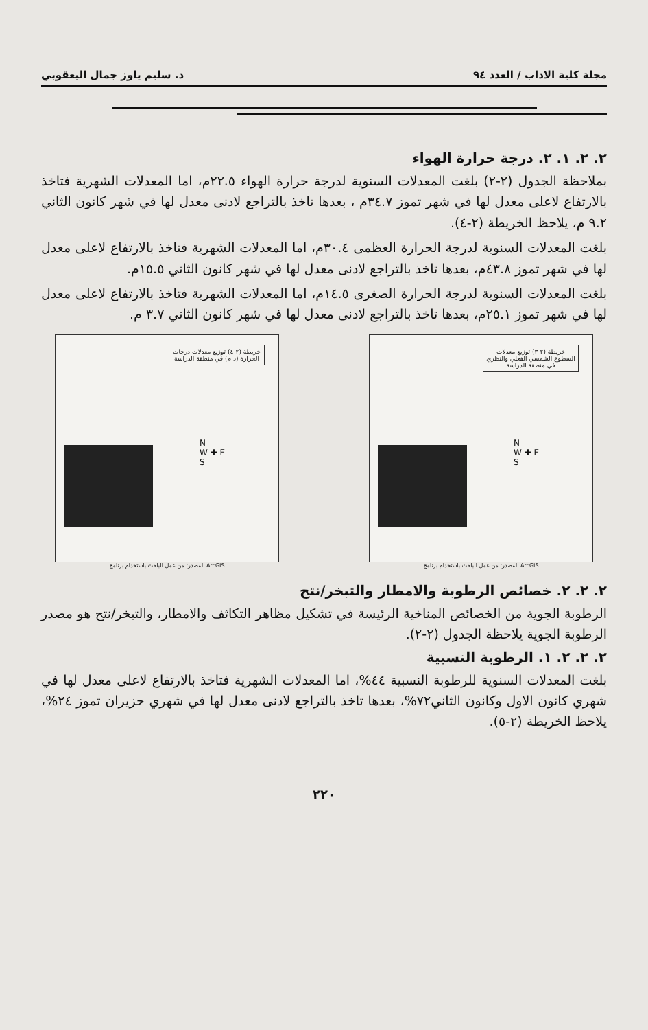مجلة كلية الاداب / العدد ٩٤ د. سليم ياوز جمال اليعقوبي
٢. ٢. ١. ٢. درجة حرارة الهواء
بملاحظة الجدول (٢-٢) بلغت المعدلات السنوية لدرجة حرارة الهواء ٢٢.٥م، اما المعدلات الشهرية فتاخذ بالارتفاع لاعلى معدل لها في شهر تموز ٣٤.٧م ، بعدها تاخذ بالتراجع لادنى معدل لها في شهر كانون الثاني ٩.٢ م، يلاحظ الخريطة (٢-٤).
بلغت المعدلات السنوية لدرجة الحرارة العظمى ٣٠.٤م، اما المعدلات الشهرية فتاخذ بالارتفاع لاعلى معدل لها في شهر تموز ٤٣.٨م، بعدها تاخذ بالتراجع لادنى معدل لها في شهر كانون الثاني ١٥.٥م.
بلغت المعدلات السنوية لدرجة الحرارة الصغرى ١٤.٥م، اما المعدلات الشهرية فتاخذ بالارتفاع لاعلى معدل لها في شهر تموز ٢٥.١م، بعدها تاخذ بالتراجع لادنى معدل لها في شهر كانون الثاني ٣.٧ م.
خريطة (٢-٤) توزيع معدلات درجات الحرارة (د م) في منطقة الدراسة
N
W ✚ E
S
المصدر: من عمل الباحث باستخدام برنامج ArcGIS
خريطة (٢-٣) توزيع معدلات السطوع الشمسي الفعلي والنظري في منطقة الدراسة
N
W ✚ E
S
المصدر: من عمل الباحث باستخدام برنامج ArcGIS
٢. ٢. ٢. خصائص الرطوبة والامطار والتبخر/نتح
الرطوبة الجوية من الخصائص المناخية الرئيسة في تشكيل مظاهر التكاثف والامطار، والتبخر/نتح هو مصدر الرطوبة الجوية يلاحظة الجدول (٢-٢).
٢. ٢. ٢. ١. الرطوبة النسبية
بلغت المعدلات السنوية للرطوبة النسبية ٤٤%، اما المعدلات الشهرية فتاخذ بالارتفاع لاعلى معدل لها في شهري كانون الاول وكانون الثاني٧٢%، بعدها تاخذ بالتراجع لادنى معدل لها في شهري حزيران تموز ٢٤%، يلاحظ الخريطة (٢-٥).
٢٢٠